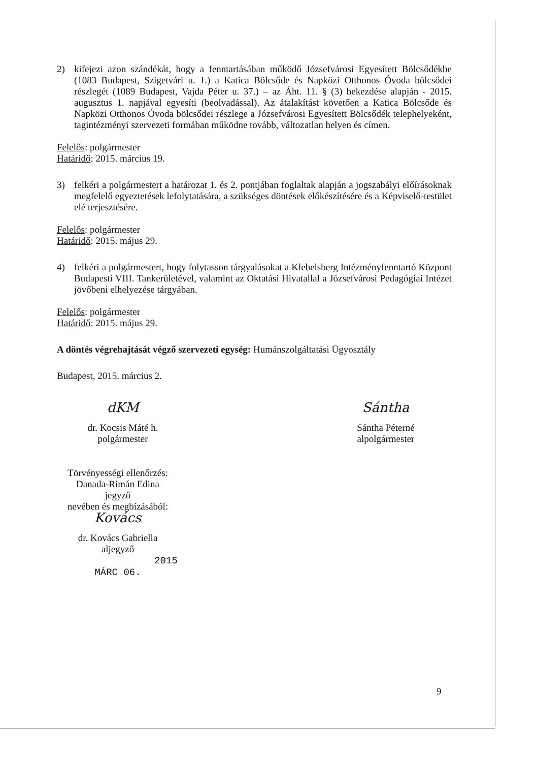2) kifejezi azon szándékát, hogy a fenntartásában működő Józsefvárosi Egyesített Bölcsődékbe (1083 Budapest, Szigetvári u. 1.) a Katica Bölcsőde és Napközi Otthonos Óvoda bölcsődei részlegét (1089 Budapest, Vajda Péter u. 37.) – az Áht. 11. § (3) bekezdése alapján - 2015. augusztus 1. napjával egyesíti (beolvadással). Az átalakítást követően a Katica Bölcsőde és Napközi Otthonos Óvoda bölcsődei részlege a Józsefvárosi Egyesített Bölcsődék telephelyeként, tagintézményi szervezeti formában működne tovább, változatlan helyen és címen.
Felelős: polgármester
Határidő: 2015. március 19.
3) felkéri a polgármestert a határozat 1. és 2. pontjában foglaltak alapján a jogszabályi előírásoknak megfelelő egyeztetések lefolytatására, a szükséges döntések előkészítésére és a Képviselő-testület elé terjesztésére.
Felelős: polgármester
Határidő: 2015. május 29.
4) felkéri a polgármestert, hogy folytasson tárgyalásokat a Klebelsberg Intézményfenntartó Központ Budapesti VIII. Tankerületével, valamint az Oktatási Hivatallal a Józsefvárosi Pedagógiai Intézet jövőbeni elhelyezése tárgyában.
Felelős: polgármester
Határidő: 2015. május 29.
A döntés végrehajtását végző szervezeti egység: Humánszolgáltatási Ügyosztály
Budapest, 2015. március 2.
dKM
dr. Kocsis Máté h.
polgármester
Sántha
Sántha Péterné
alpolgármester
Törvényességi ellenőrzés:
Danada-Rimán Edina
jegyző
nevében és megbízásából:
Kovács
dr. Kovács Gabriella
aljegyző 2015 MÁRC 06.
9